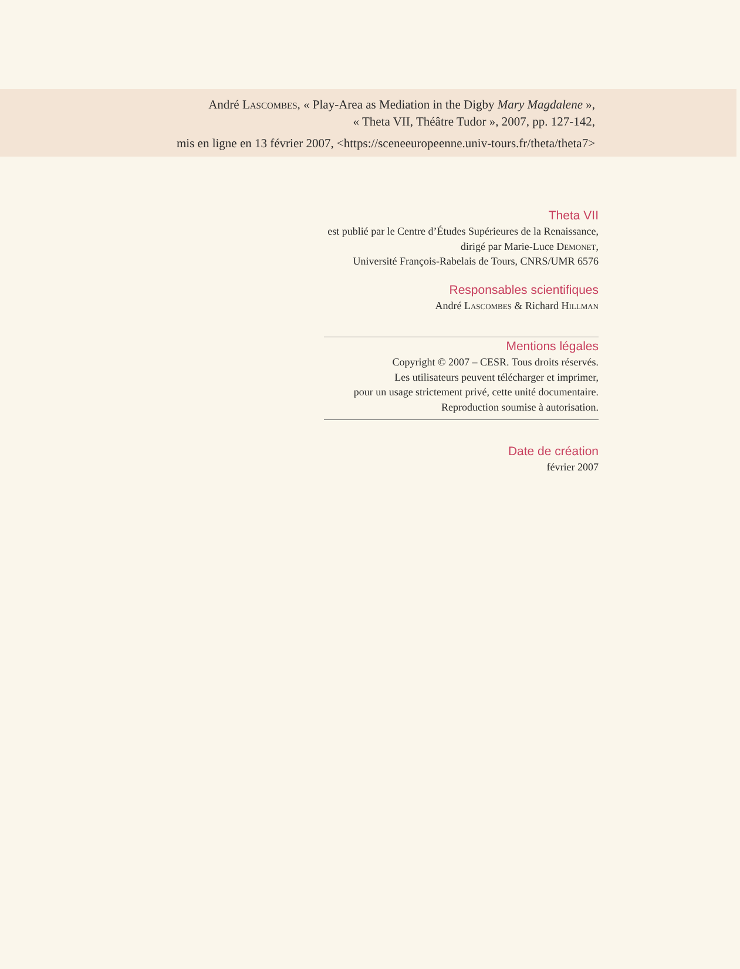André Lascombes, « Play-Area as Mediation in the Digby Mary Magdalene »,
« Theta VII, Théâtre Tudor », 2007, pp. 127-142,
mis en ligne en 13 février 2007, <https://sceneeuropeenne.univ-tours.fr/theta/theta7>
Theta VII
est publié par le Centre d’Études Supérieures de la Renaissance,
dirigé par Marie-Luce Demonet,
Université François-Rabelais de Tours, CNRS/UMR 6576
Responsables scientifiques
André Lascombes & Richard Hillman
Mentions légales
Copyright © 2007 – CESR. Tous droits réservés.
Les utilisateurs peuvent télécharger et imprimer,
pour un usage strictement privé, cette unité documentaire.
Reproduction soumise à autorisation.
Date de création
février 2007